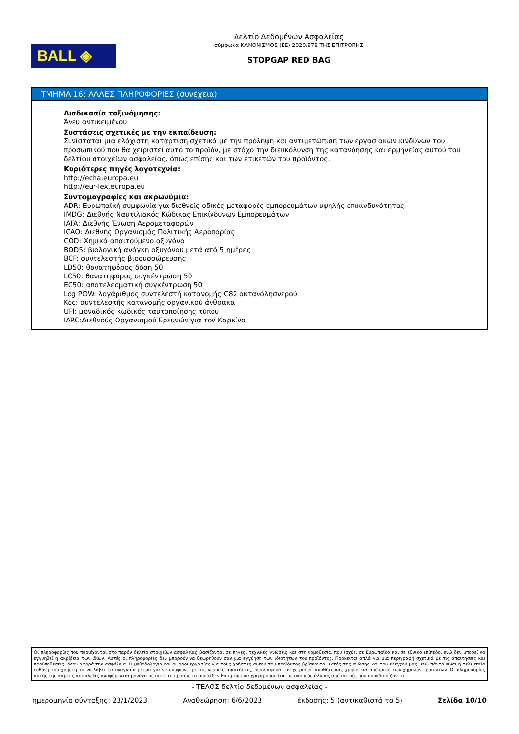BALL ◈
Δελτίο Δεδομένων Ασφαλείας
σύμφωνα ΚΑΝΟΝΙΣΜΟΣ (ΕΕ) 2020/878 ΤΗΣ ΕΠΙΤΡΟΠΗΣ
STOPGAP RED BAG
ΤΜΗΜΑ 16: ΑΛΛΕΣ ΠΛΗΡΟΦΟΡΙΕΣ (συνέχεια)
Διαδικασία ταξινόμησης:
Άνευ αντικειμένου
Συστάσεις σχετικές με την εκπαίδευση:
Συνίσταται μια ελάχιστη κατάρτιση σχετικά με την πρόληψη και αντιμετώπιση των εργασιακών κινδύνων του προσωπικού που θα χειριστεί αυτό το προϊόν, με στόχο την διευκόλυνση της κατανόησης και ερμηνείας αυτού του δελτίου στοιχείων ασφαλείας, όπως επίσης και των ετικετών του προϊόντος.
Κυριότερες πηγές λογοτεχνία:
http://echa.europa.eu
http://eur-lex.europa.eu
Συντομογραφίες και ακρωνύμια:
ADR: Ευρωπαϊκή συμφωνία για διεθνείς οδικές μεταφορές εμπορευμάτων υψηλής επικινδυνότητας
IMDG: Διεθνής Ναυτιλιακός Κώδικας Επικίνδυνων Εμπορευμάτων
IATA: Διεθνής Ένωση Αερομεταφορών
ICAO: Διεθνής Οργανισμός Πολιτικής Αεροπορίας
COD: Χημικά απαιτούμενο οξυγόνο
BOD5: βιολογική ανάγκη οξυγόνου μετά από 5 ημέρες
BCF: συντελεστής βιοσυσσώρευσης
LD50: θανατηφόρος δόση 50
LC50: θανατηφόρος συγκέντρωση 50
EC50: αποτελεσματική συγκέντρωση 50
Log POW: λογάριθμος συντελεστή κατανομής C82 οκτανόλησνερού
Koc: συντελεστής κατανομής οργανικού άνθρακα
UFI: μοναδικός κωδικός ταυτοποίησης τύπου
IARC:Διεθνούς Οργανισμού Ερευνών για τον Καρκίνο
Οι πληροφορίες που περιέχονται στο παρόν δελτίο στοιχείων ασφαλείας βασίζονται σε πηγές, τεχνικές γνώσεις και στη νομοθεσία, που ισχύει σε Ευρωπαϊκό και σε εθνικό επίπεδο, ενώ δεν μπορεί να εγγυηθεί η ακρίβεια των ιδίων. Αυτές οι πληροφορίες δεν μπορούν να θεωρηθούν σαν μια εγγύηση των ιδιοτήτων του προϊόντος. Πρόκειται απλά για μια περιγραφή σχετικά με τις απαιτήσεις και προϋποθέσεις, όσον αφορά την ασφάλεια. Η μεθοδολογία και οι όροι εργασίας για τους χρήστες αυτού του προϊόντος βρίσκονται εκτός της γνώσης και του έλεγχού μας, ενώ πάντα είναι η τελευταία ευθύνη του χρήστη το να λάβει τα αναγκαία μέτρα για να συμφωνεί με τις νομικές απαιτήσεις, όσον αφορά τον χειρισμό, αποθήκευση, χρήση και απόρριψη των χημικών προϊόντων. Οι πληροφορίες αυτής της κάρτας ασφαλείας αναφέρονται μονάχα σε αυτό το προϊόν, το οποίο δεν θα πρέπει να χρησιμοποιείται με σκοπούς άλλους από αυτούς που προσδιορίζονται.
- ΤΕΛΟΣ δελτίο δεδομένων ασφαλείας -
ημερομηνία σύνταξης: 23/1/2023 Αναθεώρηση: 6/6/2023 έκδοσης: 5 (αντικαθιστά το 5) Σελίδα 10/10